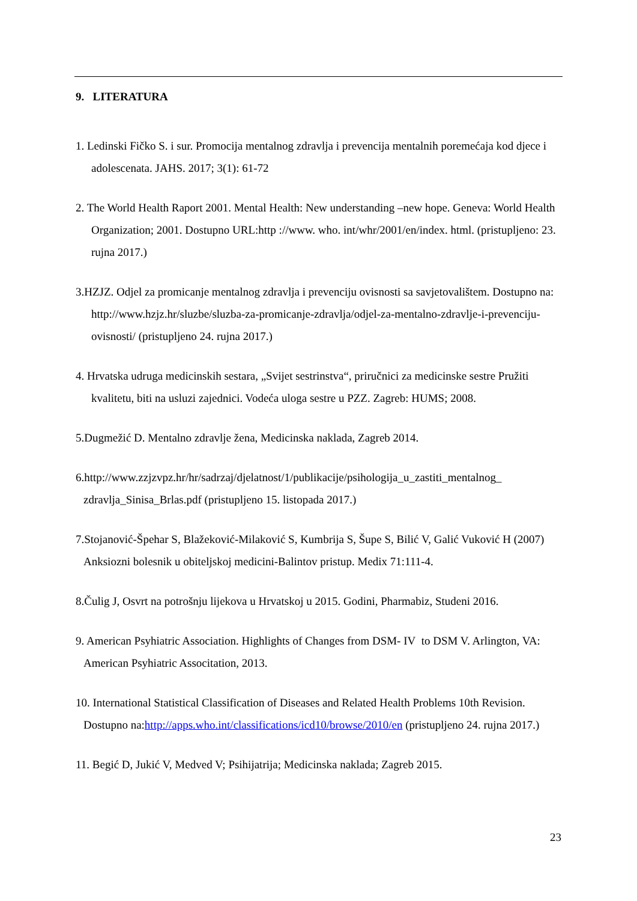9. LITERATURA
1. Ledinski Fičko S. i sur. Promocija mentalnog zdravlja i prevencija mentalnih poremećaja kod djece i adolescenata. JAHS. 2017; 3(1): 61-72
2. The World Health Raport 2001. Mental Health: New understanding –new hope. Geneva: World Health Organization; 2001. Dostupno URL:http ://www. who. int/whr/2001/en/index. html. (pristupljeno: 23. rujna 2017.)
3.HZJZ. Odjel za promicanje mentalnog zdravlja i prevenciju ovisnosti sa savjetovalištem. Dostupno na: http://www.hzjz.hr/sluzbe/sluzba-za-promicanje-zdravlja/odjel-za-mentalno-zdravlje-i-prevenciju-ovisnosti/ (pristupljeno 24. rujna 2017.)
4. Hrvatska udruga medicinskih sestara, „Svijet sestrinstva“, priručnici za medicinske sestre Pružiti kvalitetu, biti na usluzi zajednici. Vodeća uloga sestre u PZZ. Zagreb: HUMS; 2008.
5.Dugmežić D. Mentalno zdravlje žena, Medicinska naklada, Zagreb 2014.
6.http://www.zzjzvpz.hr/hr/sadrzaj/djelatnost/1/publikacije/psihologija_u_zastiti_mentalnog_ zdravlja_Sinisa_Brlas.pdf (pristupljeno 15. listopada 2017.)
7.Stojanović-Špehar S, Blažeković-Milaković S, Kumbrija S, Šupe S, Bilić V, Galić Vuković H (2007) Anksiozni bolesnik u obiteljskoj medicini-Balintov pristup. Medix 71:111-4.
8.Čulig J, Osvrt na potrošnju lijekova u Hrvatskoj u 2015. Godini, Pharmabiz, Studeni 2016.
9. American Psyhiatric Association. Highlights of Changes from DSM- IV to DSM V. Arlington, VA: American Psyhiatric Associtation, 2013.
10. International Statistical Classification of Diseases and Related Health Problems 10th Revision. Dostupno na:http://apps.who.int/classifications/icd10/browse/2010/en (pristupljeno 24. rujna 2017.)
11. Begić D, Jukić V, Medved V; Psihijatrija; Medicinska naklada; Zagreb 2015.
23